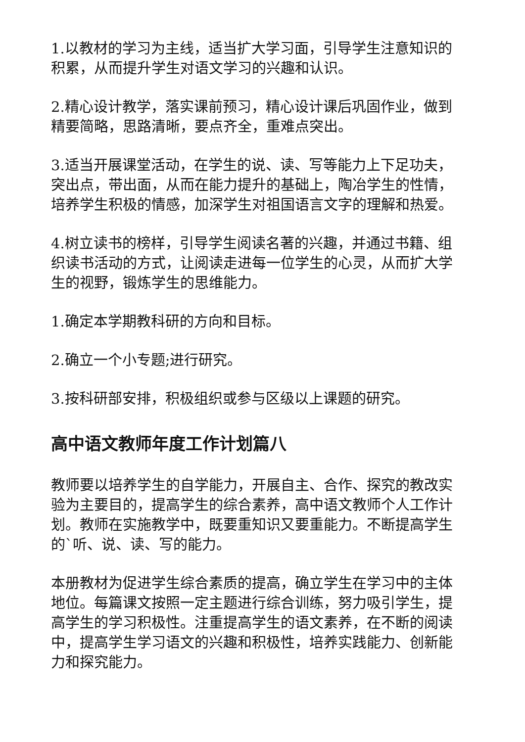1.以教材的学习为主线，适当扩大学习面，引导学生注意知识的积累，从而提升学生对语文学习的兴趣和认识。
2.精心设计教学，落实课前预习，精心设计课后巩固作业，做到精要简略，思路清晰，要点齐全，重难点突出。
3.适当开展课堂活动，在学生的说、读、写等能力上下足功夫，突出点，带出面，从而在能力提升的基础上，陶冶学生的性情，培养学生积极的情感，加深学生对祖国语言文字的理解和热爱。
4.树立读书的榜样，引导学生阅读名著的兴趣，并通过书籍、组织读书活动的方式，让阅读走进每一位学生的心灵，从而扩大学生的视野，锻炼学生的思维能力。
1.确定本学期教科研的方向和目标。
2.确立一个小专题;进行研究。
3.按科研部安排，积极组织或参与区级以上课题的研究。
高中语文教师年度工作计划篇八
教师要以培养学生的自学能力，开展自主、合作、探究的教改实验为主要目的，提高学生的综合素养，高中语文教师个人工作计划。教师在实施教学中，既要重知识又要重能力。不断提高学生的`听、说、读、写的能力。
本册教材为促进学生综合素质的提高，确立学生在学习中的主体地位。每篇课文按照一定主题进行综合训练，努力吸引学生，提高学生的学习积极性。注重提高学生的语文素养，在不断的阅读中，提高学生学习语文的兴趣和积极性，培养实践能力、创新能力和探究能力。